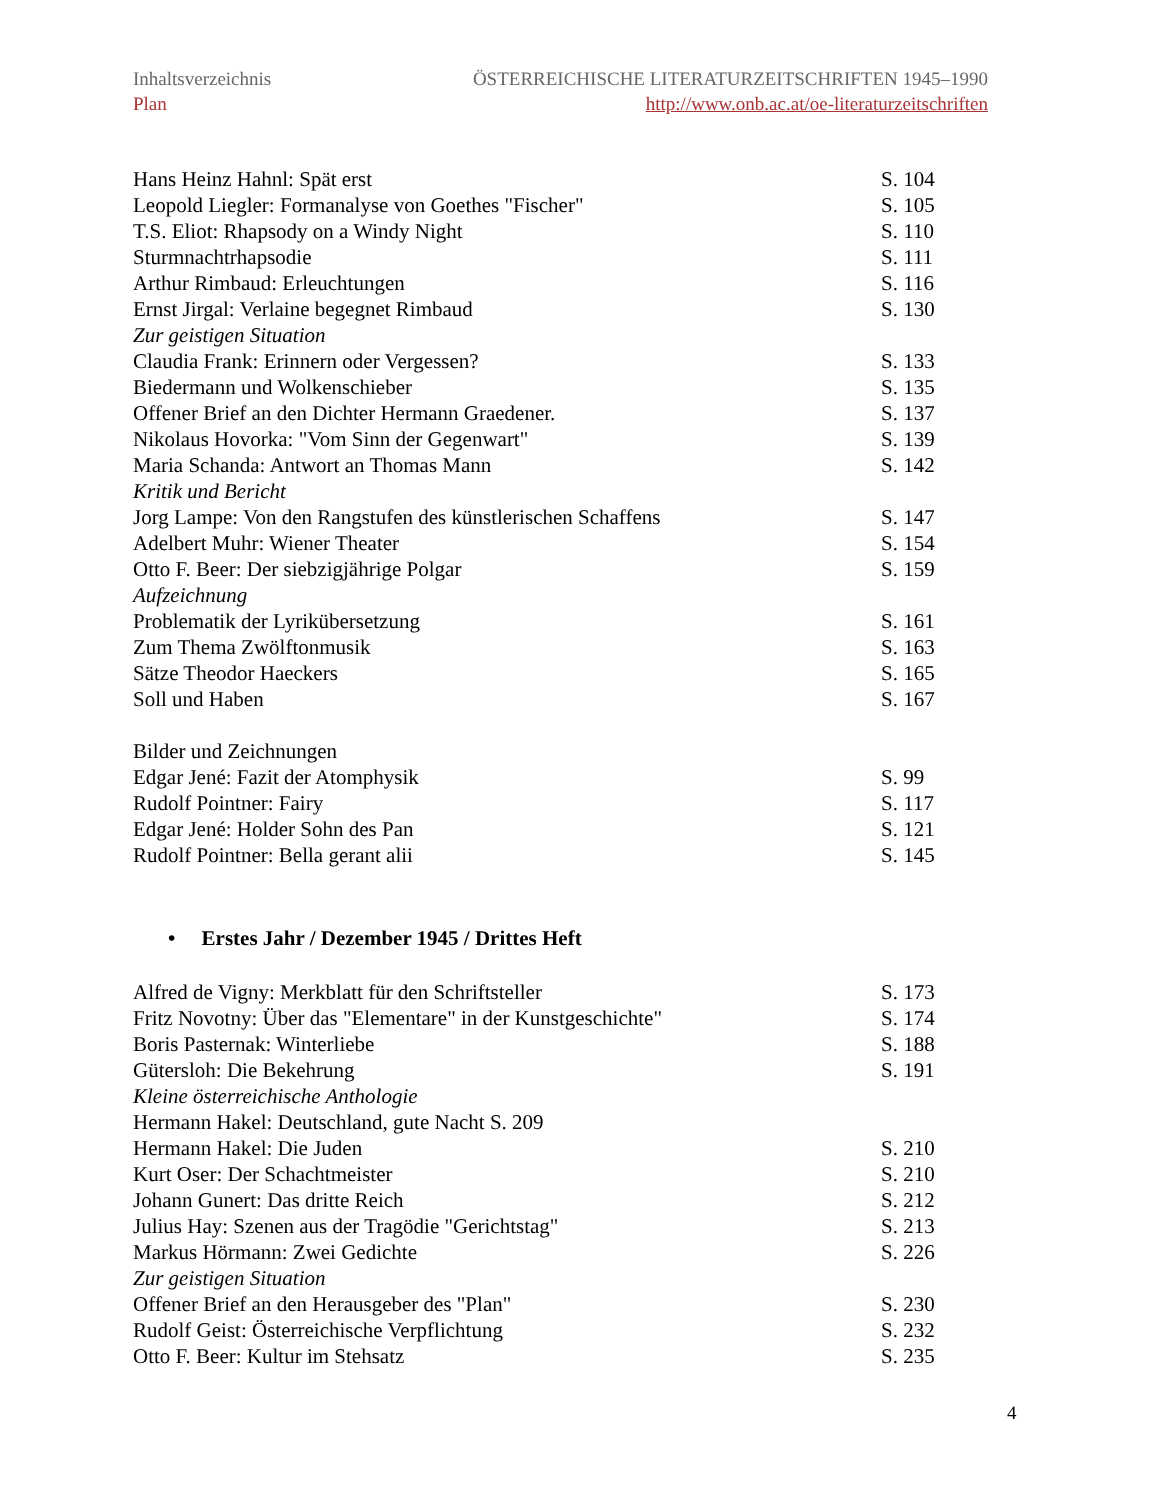Inhaltsverzeichnis
Plan
ÖSTERREICHISCHE LITERATURZEITSCHRIFTEN 1945–1990
http://www.onb.ac.at/oe-literaturzeitschriften
| Hans Heinz Hahnl: Spät erst | S. 104 |
| Leopold Liegler: Formanalyse von Goethes "Fischer" | S. 105 |
| T.S. Eliot: Rhapsody on a Windy Night | S. 110 |
| Sturmnachtrhapsodie | S. 111 |
| Arthur Rimbaud: Erleuchtungen | S. 116 |
| Ernst Jirgal: Verlaine begegnet Rimbaud | S. 130 |
| Zur geistigen Situation | |
| Claudia Frank: Erinnern oder Vergessen? | S. 133 |
| Biedermann und Wolkenschieber | S. 135 |
| Offener Brief an den Dichter Hermann Graedener. | S. 137 |
| Nikolaus Hovorka: "Vom Sinn der Gegenwart" | S. 139 |
| Maria Schanda: Antwort an Thomas Mann | S. 142 |
| Kritik und Bericht | |
| Jorg Lampe: Von den Rangstufen des künstlerischen Schaffens | S. 147 |
| Adelbert Muhr: Wiener Theater | S. 154 |
| Otto F. Beer: Der siebzigjährige Polgar | S. 159 |
| Aufzeichnung | |
| Problematik der Lyrikübersetzung | S. 161 |
| Zum Thema Zwölftonmusik | S. 163 |
| Sätze Theodor Haeckers | S. 165 |
| Soll und Haben | S. 167 |
| Bilder und Zeichnungen | |
| Edgar Jené: Fazit der Atomphysik | S. 99 |
| Rudolf Pointner: Fairy | S. 117 |
| Edgar Jené: Holder Sohn des Pan | S. 121 |
| Rudolf Pointner: Bella gerant alii | S. 145 |
• Erstes Jahr / Dezember 1945 / Drittes Heft
| Alfred de Vigny: Merkblatt für den Schriftsteller | S. 173 |
| Fritz Novotny: Über das "Elementare" in der Kunstgeschichte" | S. 174 |
| Boris Pasternak: Winterliebe | S. 188 |
| Gütersloh: Die Bekehrung | S. 191 |
| Kleine österreichische Anthologie | |
| Hermann Hakel: Deutschland, gute Nacht S. 209 | |
| Hermann Hakel: Die Juden | S. 210 |
| Kurt Oser: Der Schachtmeister | S. 210 |
| Johann Gunert: Das dritte Reich | S. 212 |
| Julius Hay: Szenen aus der Tragödie "Gerichtstag" | S. 213 |
| Markus Hörmann: Zwei Gedichte | S. 226 |
| Zur geistigen Situation | |
| Offener Brief an den Herausgeber des "Plan" | S. 230 |
| Rudolf Geist: Österreichische Verpflichtung | S. 232 |
| Otto F. Beer: Kultur im Stehsatz | S. 235 |
4